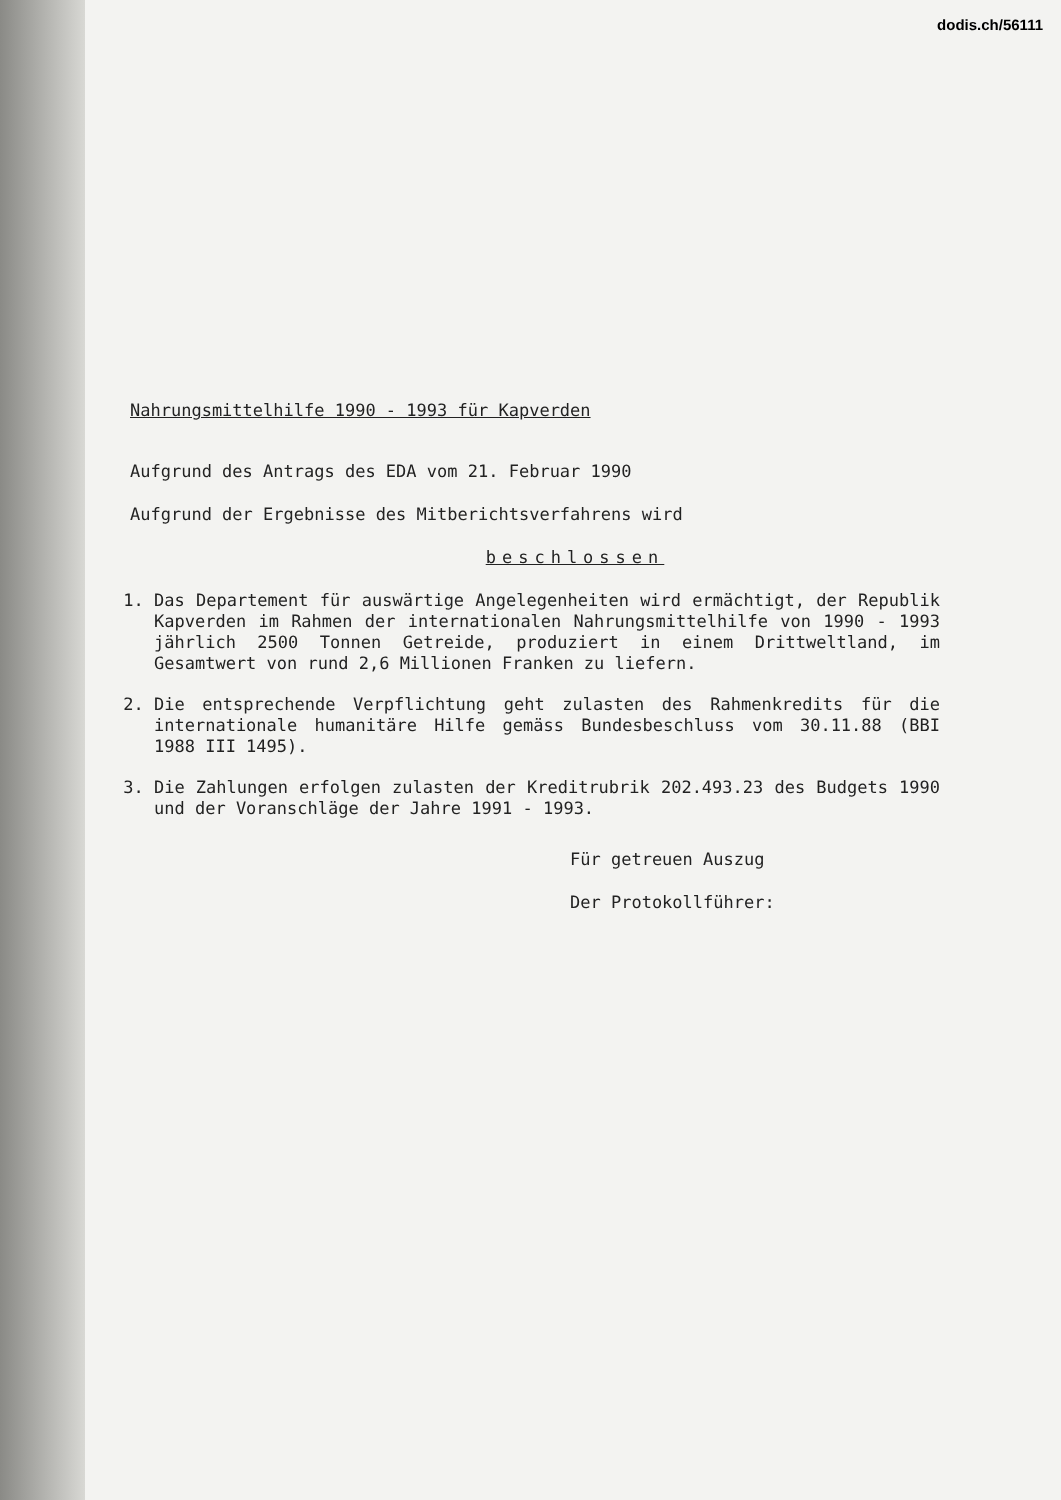dodis.ch/56111
Nahrungsmittelhilfe 1990 - 1993 für Kapverden
Aufgrund des Antrags des EDA vom 21. Februar 1990
Aufgrund der Ergebnisse des Mitberichtsverfahrens wird
beschlossen
1. Das Departement für auswärtige Angelegenheiten wird ermächtigt, der Republik Kapverden im Rahmen der internationalen Nahrungsmittelhilfe von 1990 - 1993 jährlich 2500 Tonnen Getreide, produziert in einem Drittweltland, im Gesamtwert von rund 2,6 Millionen Franken zu liefern.
2. Die entsprechende Verpflichtung geht zulasten des Rahmenkredits für die internationale humanitäre Hilfe gemäss Bundesbeschluss vom 30.11.88 (BBI 1988 III 1495).
3. Die Zahlungen erfolgen zulasten der Kreditrubrik 202.493.23 des Budgets 1990 und der Voranschläge der Jahre 1991 - 1993.
Für getreuen Auszug
Der Protokollführer: